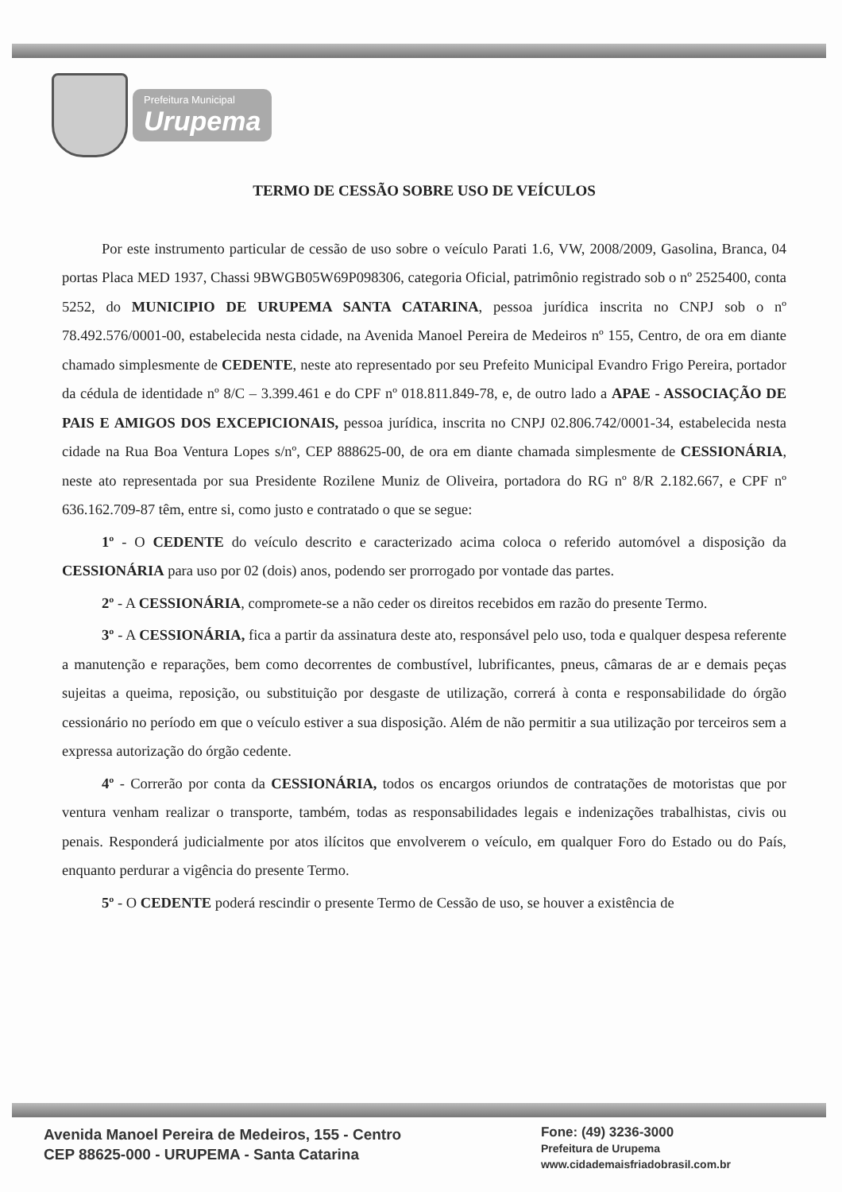Prefeitura Municipal
Urupema
TERMO DE CESSÃO SOBRE USO DE VEÍCULOS
Por este instrumento particular de cessão de uso sobre o veículo Parati 1.6, VW, 2008/2009, Gasolina, Branca, 04 portas Placa MED 1937, Chassi 9BWGB05W69P098306, categoria Oficial, patrimônio registrado sob o nº 2525400, conta 5252, do MUNICIPIO DE URUPEMA SANTA CATARINA, pessoa jurídica inscrita no CNPJ sob o nº 78.492.576/0001-00, estabelecida nesta cidade, na Avenida Manoel Pereira de Medeiros nº 155, Centro, de ora em diante chamado simplesmente de CEDENTE, neste ato representado por seu Prefeito Municipal Evandro Frigo Pereira, portador da cédula de identidade nº 8/C – 3.399.461 e do CPF nº 018.811.849-78, e, de outro lado a APAE - ASSOCIAÇÃO DE PAIS E AMIGOS DOS EXCEPICIONAIS, pessoa jurídica, inscrita no CNPJ 02.806.742/0001-34, estabelecida nesta cidade na Rua Boa Ventura Lopes s/nº, CEP 888625-00, de ora em diante chamada simplesmente de CESSIONÁRIA, neste ato representada por sua Presidente Rozilene Muniz de Oliveira, portadora do RG nº 8/R 2.182.667, e CPF nº 636.162.709-87 têm, entre si, como justo e contratado o que se segue:
1º - O CEDENTE do veículo descrito e caracterizado acima coloca o referido automóvel a disposição da CESSIONÁRIA para uso por 02 (dois) anos, podendo ser prorrogado por vontade das partes.
2º - A CESSIONÁRIA, compromete-se a não ceder os direitos recebidos em razão do presente Termo.
3º - A CESSIONÁRIA, fica a partir da assinatura deste ato, responsável pelo uso, toda e qualquer despesa referente a manutenção e reparações, bem como decorrentes de combustível, lubrificantes, pneus, câmaras de ar e demais peças sujeitas a queima, reposição, ou substituição por desgaste de utilização, correrá à conta e responsabilidade do órgão cessionário no período em que o veículo estiver a sua disposição. Além de não permitir a sua utilização por terceiros sem a expressa autorização do órgão cedente.
4º - Correrão por conta da CESSIONÁRIA, todos os encargos oriundos de contratações de motoristas que por ventura venham realizar o transporte, também, todas as responsabilidades legais e indenizações trabalhistas, civis ou penais. Responderá judicialmente por atos ilícitos que envolverem o veículo, em qualquer Foro do Estado ou do País, enquanto perdurar a vigência do presente Termo.
5º - O CEDENTE poderá rescindir o presente Termo de Cessão de uso, se houver a existência de
Avenida Manoel Pereira de Medeiros, 155 - Centro
CEP 88625-000 - URUPEMA - Santa Catarina
Fone: (49) 3236-3000
Prefeitura de Urupema
www.cidademaisfriadobrasil.com.br